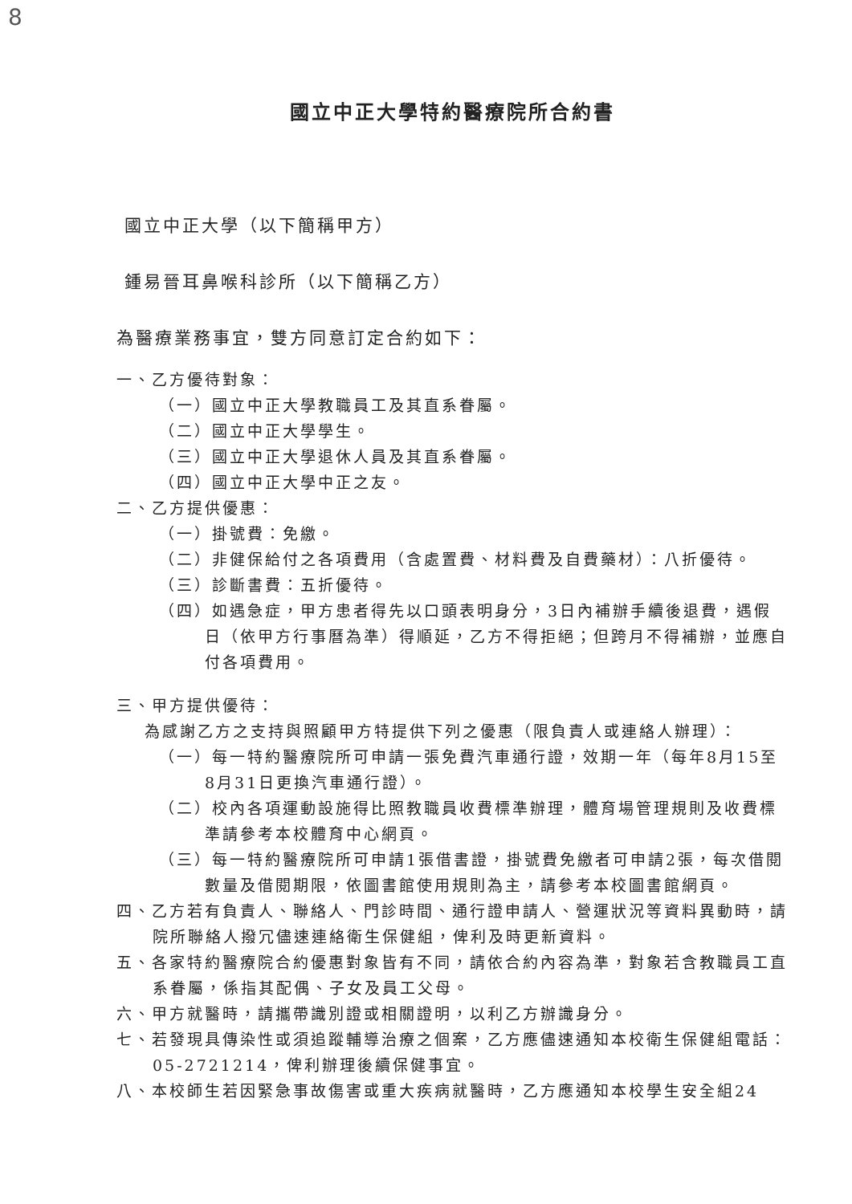8
國立中正大學特約醫療院所合約書
國立中正大學（以下簡稱甲方）
鍾易晉耳鼻喉科診所（以下簡稱乙方）
為醫療業務事宜，雙方同意訂定合約如下：
一、乙方優待對象：
（一）國立中正大學教職員工及其直系眷屬。
（二）國立中正大學學生。
（三）國立中正大學退休人員及其直系眷屬。
（四）國立中正大學中正之友。
二、乙方提供優惠：
（一）掛號費：免繳。
（二）非健保給付之各項費用（含處置費、材料費及自費藥材）：八折優待。
（三）診斷書費：五折優待。
（四）如遇急症，甲方患者得先以口頭表明身分，3日內補辦手續後退費，遇假日（依甲方行事曆為準）得順延，乙方不得拒絕；但跨月不得補辦，並應自付各項費用。
三、甲方提供優待：
為感謝乙方之支持與照顧甲方特提供下列之優惠（限負責人或連絡人辦理）：
（一）每一特約醫療院所可申請一張免費汽車通行證，效期一年（每年8月15至8月31日更換汽車通行證）。
（二）校內各項運動設施得比照教職員收費標準辦理，體育場管理規則及收費標準請參考本校體育中心網頁。
（三）每一特約醫療院所可申請1張借書證，掛號費免繳者可申請2張，每次借閱數量及借閱期限，依圖書館使用規則為主，請參考本校圖書館網頁。
四、乙方若有負責人、聯絡人、門診時間、通行證申請人、營運狀況等資料異動時，請院所聯絡人撥冗儘速連絡衛生保健組，俾利及時更新資料。
五、各家特約醫療院合約優惠對象皆有不同，請依合約內容為準，對象若含教職員工直系眷屬，係指其配偶、子女及員工父母。
六、甲方就醫時，請攜帶識別證或相關證明，以利乙方辦識身分。
七、若發現具傳染性或須追蹤輔導治療之個案，乙方應儘速通知本校衛生保健組電話：05-2721214，俾利辦理後續保健事宜。
八、本校師生若因緊急事故傷害或重大疾病就醫時，乙方應通知本校學生安全組24